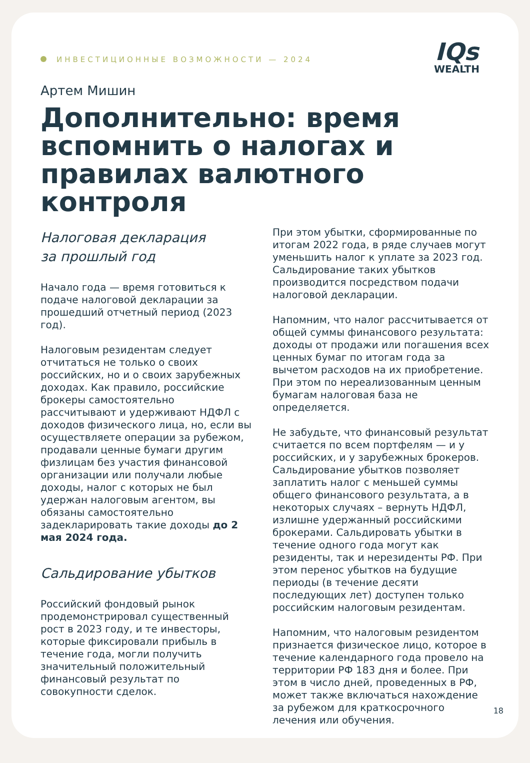ИНВЕСТИЦИОННЫЕ ВОЗМОЖНОСТИ — 2024
IQs
WEALTH
Артем Мишин
Дополнительно: время вспомнить о налогах и правилах валютного контроля
Налоговая декларация
за прошлый год
Начало года — время готовиться к подаче налоговой декларации за прошедший отчетный период (2023 год).
Налоговым резидентам следует отчитаться не только о своих российских, но и о своих зарубежных доходах. Как правило, российские брокеры самостоятельно рассчитывают и удерживают НДФЛ с доходов физического лица, но, если вы осуществляете операции за рубежом, продавали ценные бумаги другим физлицам без участия финансовой организации или получали любые доходы, налог с которых не был удержан налоговым агентом, вы обязаны самостоятельно задекларировать такие доходы до 2 мая 2024 года.
Сальдирование убытков
Российский фондовый рынок продемонстрировал существенный рост в 2023 году, и те инвесторы, которые фиксировали прибыль в течение года, могли получить значительный положительный финансовый результат по совокупности сделок.
При этом убытки, сформированные по итогам 2022 года, в ряде случаев могут уменьшить налог к уплате за 2023 год. Сальдирование таких убытков производится посредством подачи налоговой декларации.
Напомним, что налог рассчитывается от общей суммы финансового результата: доходы от продажи или погашения всех ценных бумаг по итогам года за вычетом расходов на их приобретение. При этом по нереализованным ценным бумагам налоговая база не определяется.
Не забудьте, что финансовый результат считается по всем портфелям — и у российских, и у зарубежных брокеров. Сальдирование убытков позволяет заплатить налог с меньшей суммы общего финансового результата, а в некоторых случаях – вернуть НДФЛ, излишне удержанный российскими брокерами. Сальдировать убытки в течение одного года могут как резиденты, так и нерезиденты РФ. При этом перенос убытков на будущие периоды (в течение десяти последующих лет) доступен только российским налоговым резидентам.
Напомним, что налоговым резидентом признается физическое лицо, которое в течение календарного года провело на территории РФ 183 дня и более. При этом в число дней, проведенных в РФ, может также включаться нахождение за рубежом для краткосрочного лечения или обучения.
18